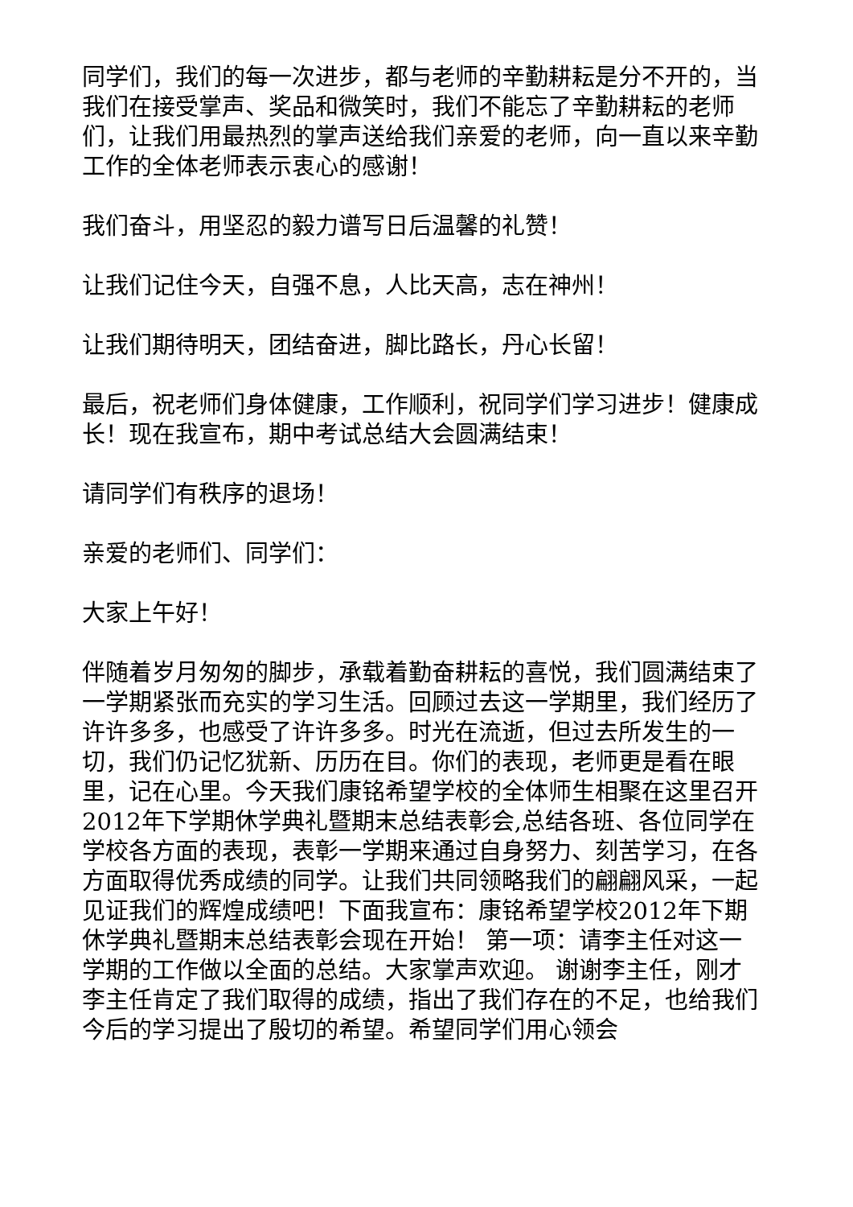同学们，我们的每一次进步，都与老师的辛勤耕耘是分不开的，当我们在接受掌声、奖品和微笑时，我们不能忘了辛勤耕耘的老师们，让我们用最热烈的掌声送给我们亲爱的老师，向一直以来辛勤工作的全体老师表示衷心的感谢！
我们奋斗，用坚忍的毅力谱写日后温馨的礼赞！
让我们记住今天，自强不息，人比天高，志在神州！
让我们期待明天，团结奋进，脚比路长，丹心长留！
最后，祝老师们身体健康，工作顺利，祝同学们学习进步！健康成长！现在我宣布，期中考试总结大会圆满结束！
请同学们有秩序的退场！
亲爱的老师们、同学们：
大家上午好！
伴随着岁月匆匆的脚步，承载着勤奋耕耘的喜悦，我们圆满结束了一学期紧张而充实的学习生活。回顾过去这一学期里，我们经历了许许多多，也感受了许许多多。时光在流逝，但过去所发生的一切，我们仍记忆犹新、历历在目。你们的表现，老师更是看在眼里，记在心里。今天我们康铭希望学校的全体师生相聚在这里召开2012年下学期休学典礼暨期末总结表彰会,总结各班、各位同学在学校各方面的表现，表彰一学期来通过自身努力、刻苦学习，在各方面取得优秀成绩的同学。让我们共同领略我们的翩翩风采，一起见证我们的辉煌成绩吧！下面我宣布：康铭希望学校2012年下期休学典礼暨期末总结表彰会现在开始！ 第一项：请李主任对这一学期的工作做以全面的总结。大家掌声欢迎。 谢谢李主任，刚才李主任肯定了我们取得的成绩，指出了我们存在的不足，也给我们今后的学习提出了殷切的希望。希望同学们用心领会